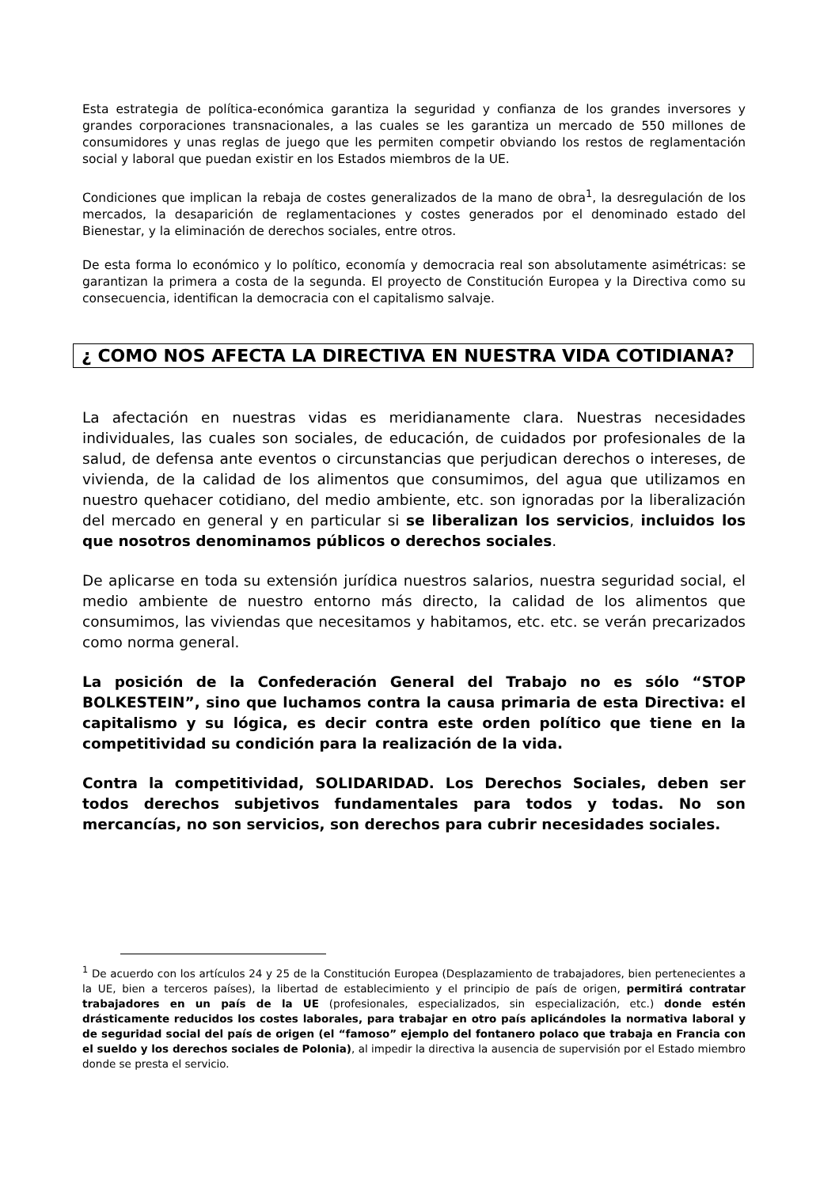Esta estrategia de política-económica garantiza la seguridad y confianza de los grandes inversores y grandes corporaciones transnacionales, a las cuales se les garantiza un mercado de 550 millones de consumidores y unas reglas de juego que les permiten competir obviando los restos de reglamentación social y laboral que puedan existir en los Estados miembros de la UE.
Condiciones que implican la rebaja de costes generalizados de la mano de obra<sup>1</sup>, la desregulación de los mercados, la desaparición de reglamentaciones y costes generados por el denominado estado del Bienestar, y la eliminación de derechos sociales, entre otros.
De esta forma lo económico y lo político, economía y democracia real son absolutamente asimétricas: se garantizan la primera a costa de la segunda. El proyecto de Constitución Europea y la Directiva como su consecuencia, identifican la democracia con el capitalismo salvaje.
¿ COMO NOS AFECTA LA DIRECTIVA EN NUESTRA VIDA COTIDIANA?
La afectación en nuestras vidas es meridianamente clara. Nuestras necesidades individuales, las cuales son sociales, de educación, de cuidados por profesionales de la salud, de defensa ante eventos o circunstancias que perjudican derechos o intereses, de vivienda, de la calidad de los alimentos que consumimos, del agua que utilizamos en nuestro quehacer cotidiano, del medio ambiente, etc. son ignoradas por la liberalización del mercado en general y en particular si se liberalizan los servicios, incluidos los que nosotros denominamos públicos o derechos sociales.
De aplicarse en toda su extensión jurídica nuestros salarios, nuestra seguridad social, el medio ambiente de nuestro entorno más directo, la calidad de los alimentos que consumimos, las viviendas que necesitamos y habitamos, etc. etc. se verán precarizados como norma general.
La posición de la Confederación General del Trabajo no es sólo “STOP BOLKESTEIN”, sino que luchamos contra la causa primaria de esta Directiva: el capitalismo y su lógica, es decir contra este orden político que tiene en la competitividad su condición para la realización de la vida.
Contra la competitividad, SOLIDARIDAD. Los Derechos Sociales, deben ser todos derechos subjetivos fundamentales para todos y todas. No son mercancías, no son servicios, son derechos para cubrir necesidades sociales.
<sup>1</sup> De acuerdo con los artículos 24 y 25 de la Constitución Europea (Desplazamiento de trabajadores, bien pertenecientes a la UE, bien a terceros países), la libertad de establecimiento y el principio de país de origen, permitirá contratar trabajadores en un país de la UE (profesionales, especializados, sin especialización, etc.) donde estén drásticamente reducidos los costes laborales, para trabajar en otro país aplicándoles la normativa laboral y de seguridad social del país de origen (el “famoso” ejemplo del fontanero polaco que trabaja en Francia con el sueldo y los derechos sociales de Polonia), al impedir la directiva la ausencia de supervisión por el Estado miembro donde se presta el servicio.